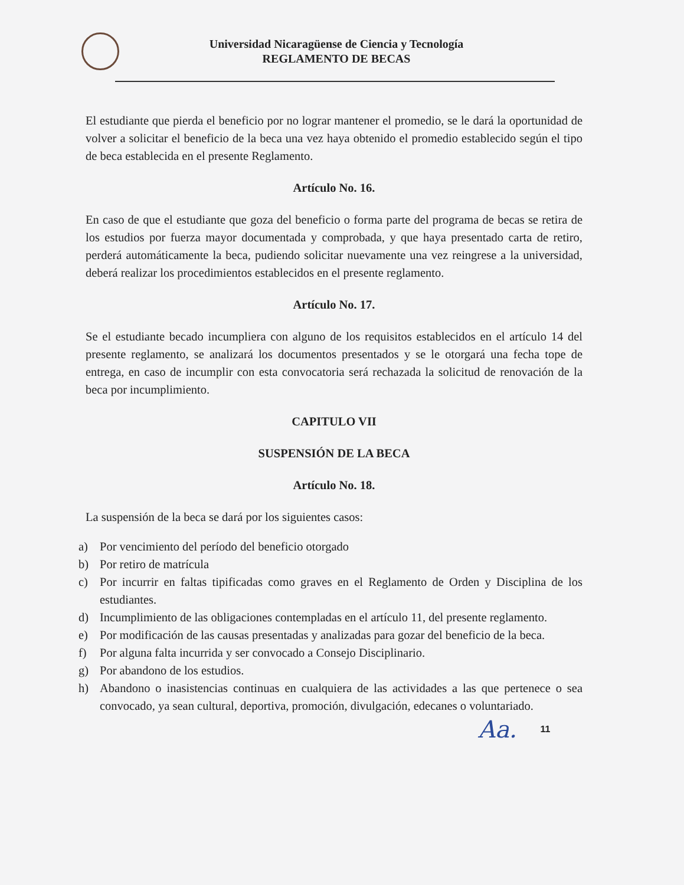Universidad Nicaragüense de Ciencia y Tecnología
REGLAMENTO DE BECAS
El estudiante que pierda el beneficio por no lograr mantener el promedio, se le dará la oportunidad de volver a solicitar el beneficio de la beca una vez haya obtenido el promedio establecido según el tipo de beca establecida en el presente Reglamento.
Artículo No. 16.
En caso de que el estudiante que goza del beneficio o forma parte del programa de becas se retira de los estudios por fuerza mayor documentada y comprobada, y que haya presentado carta de retiro, perderá automáticamente la beca, pudiendo solicitar nuevamente una vez reingrese a la universidad, deberá realizar los procedimientos establecidos en el presente reglamento.
Artículo No. 17.
Se el estudiante becado incumpliera con alguno de los requisitos establecidos en el artículo 14 del presente reglamento, se analizará los documentos presentados y se le otorgará una fecha tope de entrega, en caso de incumplir con esta convocatoria será rechazada la solicitud de renovación de la beca por incumplimiento.
CAPITULO VII
SUSPENSIÓN DE LA BECA
Artículo No. 18.
La suspensión de la beca se dará por los siguientes casos:
a) Por vencimiento del período del beneficio otorgado
b) Por retiro de matrícula
c) Por incurrir en faltas tipificadas como graves en el Reglamento de Orden y Disciplina de los estudiantes.
d) Incumplimiento de las obligaciones contempladas en el artículo 11, del presente reglamento.
e) Por modificación de las causas presentadas y analizadas para gozar del beneficio de la beca.
f) Por alguna falta incurrida y ser convocado a Consejo Disciplinario.
g) Por abandono de los estudios.
h) Abandono o inasistencias continuas en cualquiera de las actividades a las que pertenece o sea convocado, ya sean cultural, deportiva, promoción, divulgación, edecanes o voluntariado.
Aa. 11